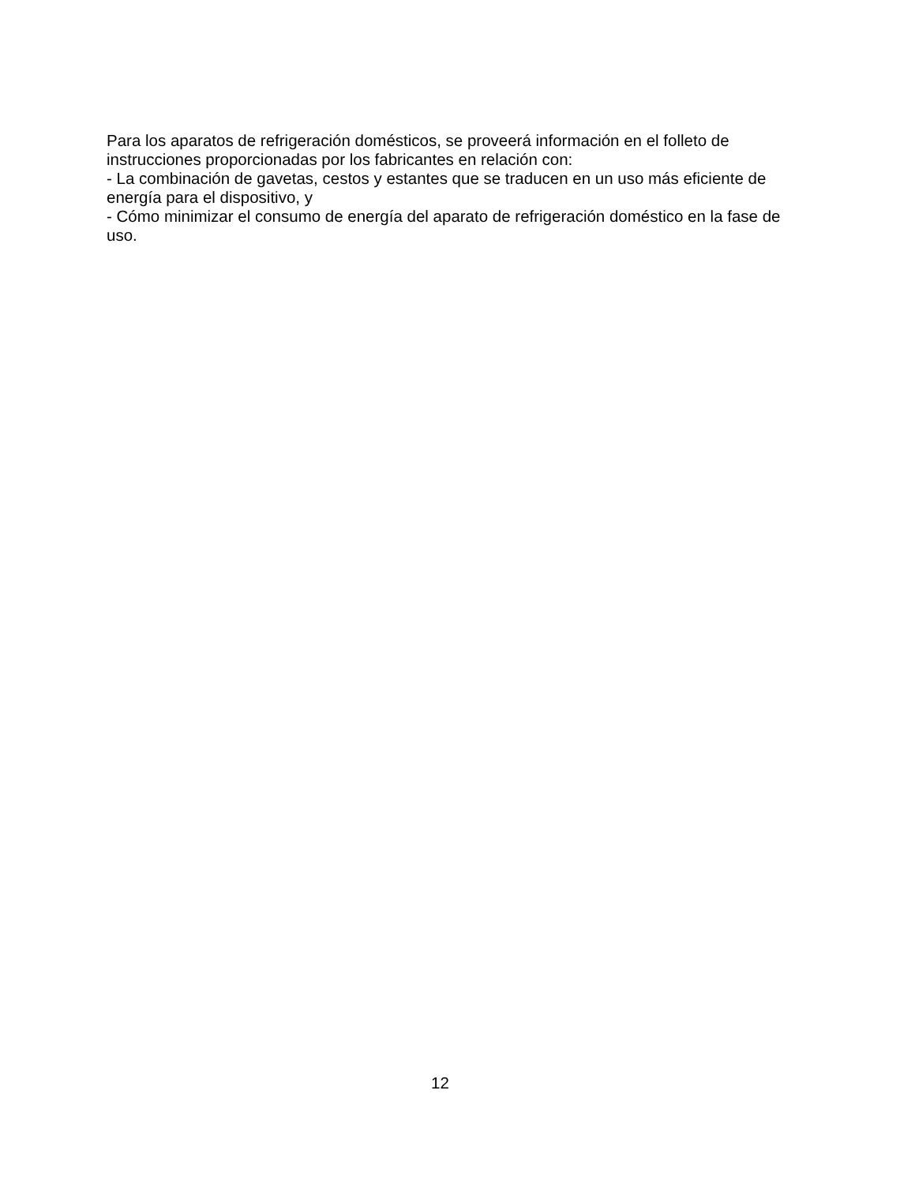Para los aparatos de refrigeración domésticos, se proveerá información en el folleto de instrucciones proporcionadas por los fabricantes en relación con:
- La combinación de gavetas, cestos y estantes que se traducen en un uso más eficiente de energía para el dispositivo, y
- Cómo minimizar el consumo de energía del aparato de refrigeración doméstico en la fase de uso.
12